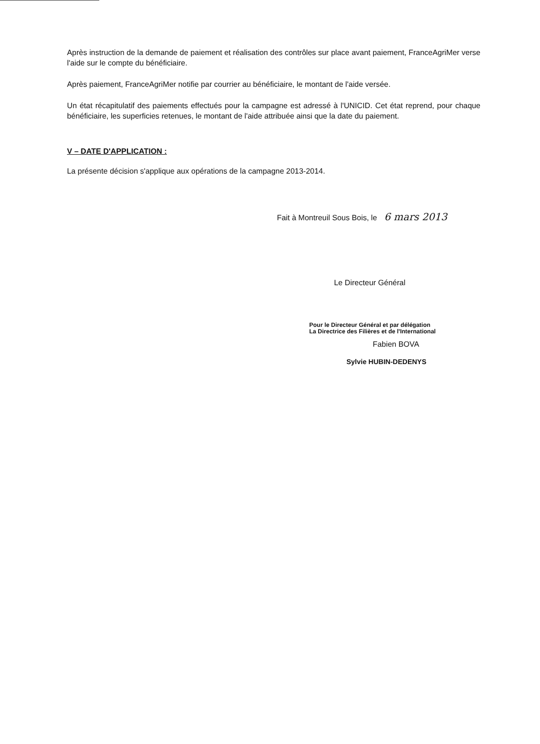Après instruction de la demande de paiement et réalisation des contrôles sur place avant paiement, FranceAgriMer verse l'aide sur le compte du bénéficiaire.
Après paiement, FranceAgriMer notifie par courrier au bénéficiaire, le montant de l'aide versée.
Un état récapitulatif des paiements effectués pour la campagne est adressé à l'UNICID. Cet état reprend, pour chaque bénéficiaire, les superficies retenues, le montant de l'aide attribuée ainsi que la date du paiement.
V – DATE D'APPLICATION :
La présente décision s'applique aux opérations de la campagne 2013-2014.
Fait à Montreuil Sous Bois, le 6 mars 2013
Le Directeur Général
Pour le Directeur Général et par délégation
La Directrice des Filières et de l'International
Fabien BOVA
Sylvie HUBIN-DEDENYS